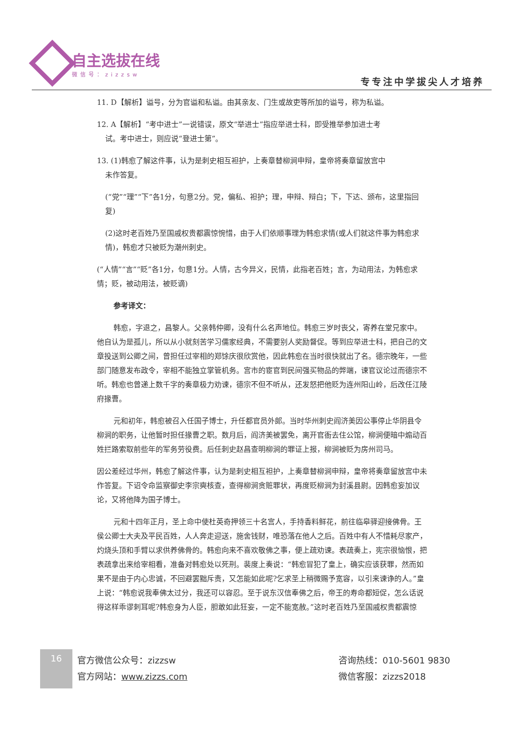自主选拔在线
微信号：zizzsw
专专注中学拔尖人才培养
11. D【解析】谥号，分为官谥和私谥。由其亲友、门生或故吏等所加的谥号，称为私谥。
12. A【解析】“考中进士”一说错误，原文“举进士”指应举进士科，即受推举参加进士考
试。考中进士，则应说“登进士第”。
13. (1)韩愈了解这件事，认为是刺史相互袒护，上奏章替柳涧申辩，皇帝将奏章留放宫中
未作答复。
(“党”“理”“下”各1分，句意2分。党，偏私、袒护；理，申辩、辩白；下，下达、颁布，这里指回复)
(2)这时老百姓乃至国戚权贵都震惊惋惜，由于人们依顺事理为韩愈求情(或人们就这件事为韩愈求情)，韩愈才只被贬为潮州刺史。
(“人情”“言”“贬”各1分，句意1分。人情，古今异义，民情，此指老百姓；言，为动用法，为韩愈求情；贬，被动用法，被贬谪)
参考译文：
韩愈，字退之，昌黎人。父亲韩仲卿，没有什么名声地位。韩愈三岁时丧父，寄养在堂兄家中。他自认为是孤儿，所以从小就刻苦学习儒家经典，不需要别人奖励督促。等到应举进士科，把自己的文章投送到公卿之间，曾担任过宰相的郑馀庆很欣赏他，因此韩愈在当时很快就出了名。德宗晚年，一些部门随意发布政令，宰相不能独立掌管机务。宫市的宦官到民间强买物品的弊端，谏官议论过而德宗不听。韩愈也曾递上数千字的奏章极力劝谏，德宗不但不听从，还发怒把他贬为连州阳山岭，后改任江陵府掾曹。
元和初年，韩愈被召入任国子博士，升任都官员外郎。当时华州刺史阎济美因公事停止华阴县令柳涧的职务，让他暂时担任掾曹之职。数月后，阎济美被罢免，离开官衙去住公馆，柳涧便暗中煽动百姓拦路索取前些年的军务劳役费。后任刺史赵昌查明柳涧的罪证上报，柳涧被贬为房州司马。
因公差经过华州，韩愈了解这件事，认为是刺史相互袒护，上奏章替柳涧申辩，皇帝将奏章留放宫中未作答复。下诏令命监察御史李宗奭核查，查得柳涧贪赃罪状，再度贬柳涧为封溪县尉。因韩愈妄加议论，又将他降为国子博士。
元和十四年正月，圣上命中使杜英奇押领三十名宫人，手持香料鲜花，前往临皋驿迎接佛骨。王侯公卿士大夫及平民百姓，人人奔走迎送，施舍钱财，唯恐落在他人之后。百姓中有人不惜耗尽家产，灼烧头顶和手臂以求供养佛骨的。韩愈向来不喜欢敬佛之事，便上疏劝谏。表疏奏上，宪宗很恼恨，把表疏拿出来给宰相看，准备对韩愈处以死刑。裴度上奏说：“韩愈冒犯了皇上，确实应该获罪，然而如果不是由于内心忠诚，不回避罢黜斥责，又怎能如此呢?乞求圣上稍微赐予宽容，以引来谏诤的人。”皇上说：“韩愈说我奉佛太过分，我还可以容忍。至于说东汉信奉佛之后，帝王的寿命都短促，怎么话说得这样乖谬刺耳呢?韩愈身为人臣，胆敢如此狂妄，一定不能宽赦。”这时老百姓乃至国戚权贵都震惊
16
官方微信公众号：zizzsw
官方网站：www.zizzs.com
咨询热线：010-5601 9830
微信客服：zizzs2018